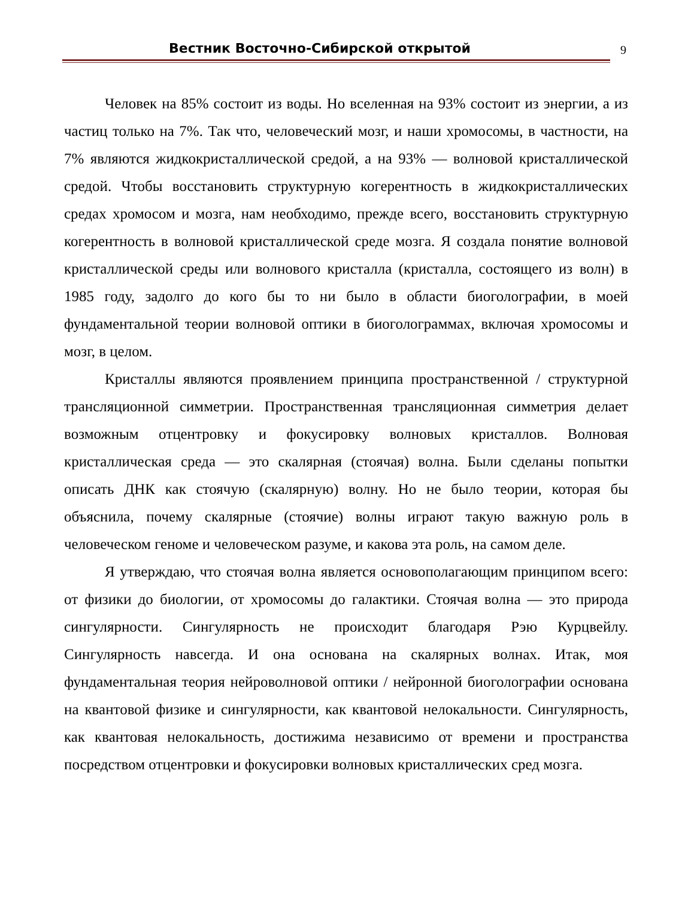Вестник Восточно-Сибирской открытой 9
Человек на 85% состоит из воды. Но вселенная на 93% состоит из энергии, а из частиц только на 7%. Так что, человеческий мозг, и наши хромосомы, в частности, на 7% являются жидкокристаллической средой, а на 93% — волновой кристаллической средой. Чтобы восстановить структурную когерентность в жидкокристаллических средах хромосом и мозга, нам необходимо, прежде всего, восстановить структурную когерентность в волновой кристаллической среде мозга. Я создала понятие волновой кристаллической среды или волнового кристалла (кристалла, состоящего из волн) в 1985 году, задолго до кого бы то ни было в области биоголографии, в моей фундаментальной теории волновой оптики в биоголограммах, включая хромосомы и мозг, в целом.
Кристаллы являются проявлением принципа пространственной / структурной трансляционной симметрии. Пространственная трансляционная симметрия делает возможным отцентровку и фокусировку волновых кристаллов. Волновая кристаллическая среда — это скалярная (стоячая) волна. Были сделаны попытки описать ДНК как стоячую (скалярную) волну. Но не было теории, которая бы объяснила, почему скалярные (стоячие) волны играют такую важную роль в человеческом геноме и человеческом разуме, и какова эта роль, на самом деле.
Я утверждаю, что стоячая волна является основополагающим принципом всего: от физики до биологии, от хромосомы до галактики. Стоячая волна — это природа сингулярности. Сингулярность не происходит благодаря Рэю Курцвейлу. Сингулярность навсегда. И она основана на скалярных волнах. Итак, моя фундаментальная теория нейроволновой оптики / нейронной биоголографии основана на квантовой физике и сингулярности, как квантовой нелокальности. Сингулярность, как квантовая нелокальность, достижима независимо от времени и пространства посредством отцентровки и фокусировки волновых кристаллических сред мозга.